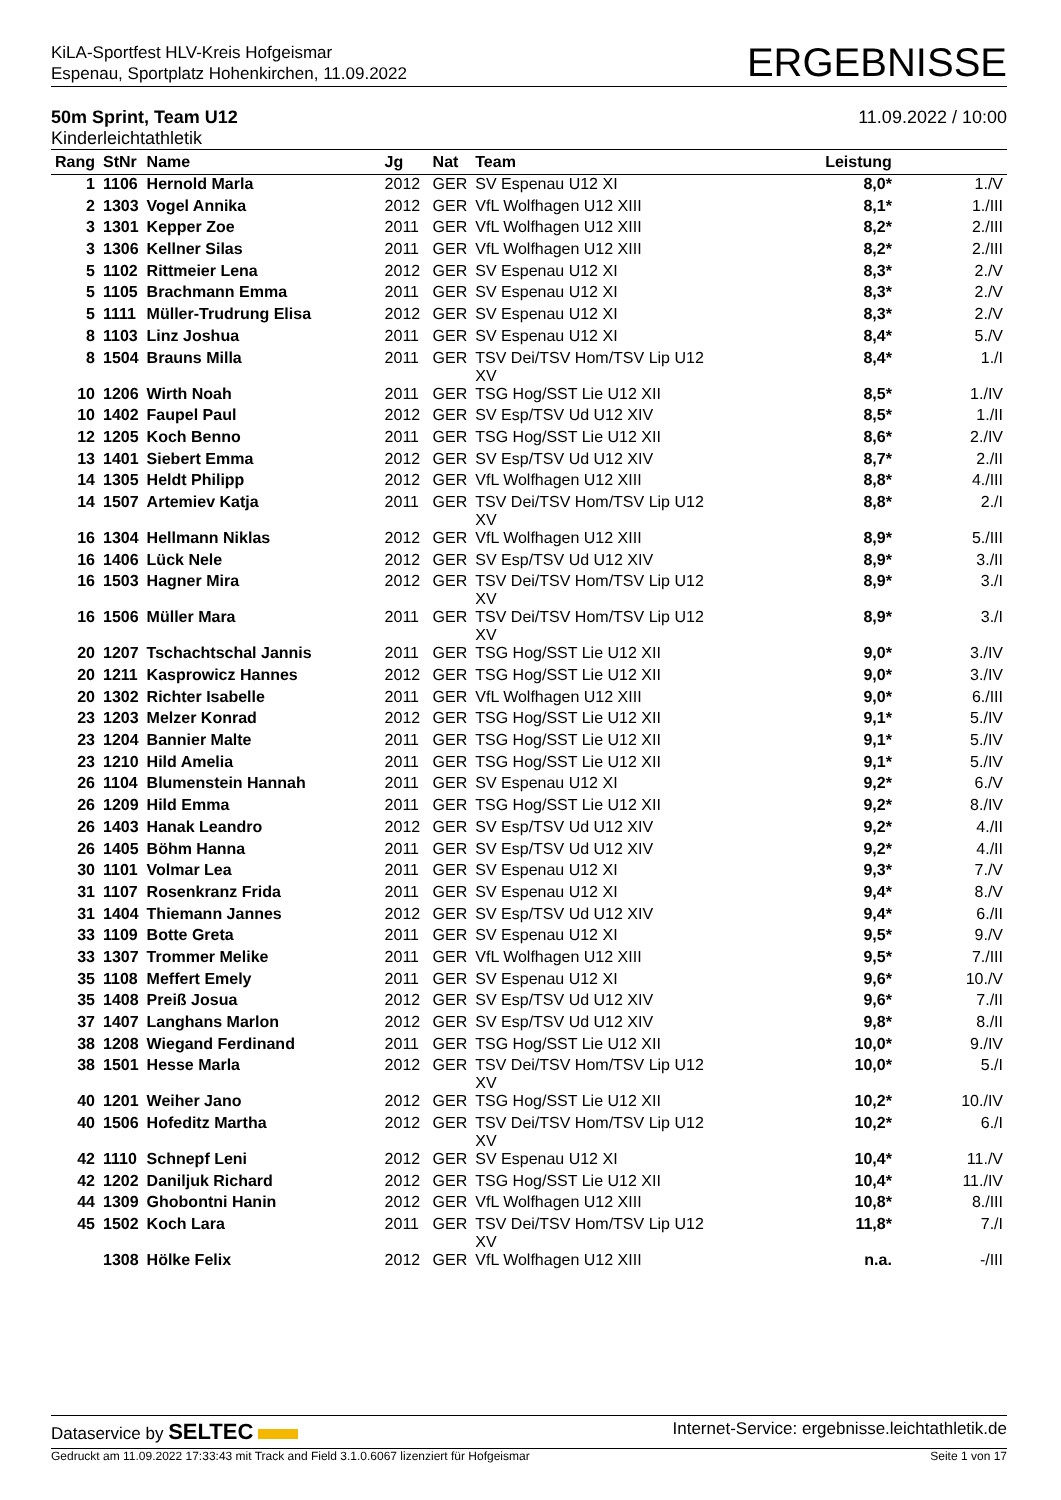KiLA-Sportfest HLV-Kreis Hofgeismar
Espenau, Sportplatz Hohenkirchen, 11.09.2022
ERGEBNISSE
50m Sprint, Team U12
Kinderleichtathletik
11.09.2022 / 10:00
| Rang | StNr | Name | Jg | Nat | Team | Leistung | |
| --- | --- | --- | --- | --- | --- | --- | --- |
| 1 | 1106 | Hernold Marla | 2012 | GER | SV Espenau U12 XI | 8,0* | 1./V |
| 2 | 1303 | Vogel Annika | 2012 | GER | VfL Wolfhagen U12 XIII | 8,1* | 1./III |
| 3 | 1301 | Kepper Zoe | 2011 | GER | VfL Wolfhagen U12 XIII | 8,2* | 2./III |
| 3 | 1306 | Kellner Silas | 2011 | GER | VfL Wolfhagen U12 XIII | 8,2* | 2./III |
| 5 | 1102 | Rittmeier Lena | 2012 | GER | SV Espenau U12 XI | 8,3* | 2./V |
| 5 | 1105 | Brachmann Emma | 2011 | GER | SV Espenau U12 XI | 8,3* | 2./V |
| 5 | 1111 | Müller-Trudrung Elisa | 2012 | GER | SV Espenau U12 XI | 8,3* | 2./V |
| 8 | 1103 | Linz Joshua | 2011 | GER | SV Espenau U12 XI | 8,4* | 5./V |
| 8 | 1504 | Brauns Milla | 2011 | GER | TSV Dei/TSV Hom/TSV Lip U12 XV | 8,4* | 1./I |
| 10 | 1206 | Wirth Noah | 2011 | GER | TSG Hog/SST Lie U12 XII | 8,5* | 1./IV |
| 10 | 1402 | Faupel Paul | 2012 | GER | SV Esp/TSV Ud U12 XIV | 8,5* | 1./II |
| 12 | 1205 | Koch Benno | 2011 | GER | TSG Hog/SST Lie U12 XII | 8,6* | 2./IV |
| 13 | 1401 | Siebert Emma | 2012 | GER | SV Esp/TSV Ud U12 XIV | 8,7* | 2./II |
| 14 | 1305 | Heldt Philipp | 2012 | GER | VfL Wolfhagen U12 XIII | 8,8* | 4./III |
| 14 | 1507 | Artemiev Katja | 2011 | GER | TSV Dei/TSV Hom/TSV Lip U12 XV | 8,8* | 2./I |
| 16 | 1304 | Hellmann Niklas | 2012 | GER | VfL Wolfhagen U12 XIII | 8,9* | 5./III |
| 16 | 1406 | Lück Nele | 2012 | GER | SV Esp/TSV Ud U12 XIV | 8,9* | 3./II |
| 16 | 1503 | Hagner Mira | 2012 | GER | TSV Dei/TSV Hom/TSV Lip U12 XV | 8,9* | 3./I |
| 16 | 1506 | Müller Mara | 2011 | GER | TSV Dei/TSV Hom/TSV Lip U12 XV | 8,9* | 3./I |
| 20 | 1207 | Tschachtschal Jannis | 2011 | GER | TSG Hog/SST Lie U12 XII | 9,0* | 3./IV |
| 20 | 1211 | Kasprowicz Hannes | 2012 | GER | TSG Hog/SST Lie U12 XII | 9,0* | 3./IV |
| 20 | 1302 | Richter Isabelle | 2011 | GER | VfL Wolfhagen U12 XIII | 9,0* | 6./III |
| 23 | 1203 | Melzer Konrad | 2012 | GER | TSG Hog/SST Lie U12 XII | 9,1* | 5./IV |
| 23 | 1204 | Bannier Malte | 2011 | GER | TSG Hog/SST Lie U12 XII | 9,1* | 5./IV |
| 23 | 1210 | Hild Amelia | 2011 | GER | TSG Hog/SST Lie U12 XII | 9,1* | 5./IV |
| 26 | 1104 | Blumenstein Hannah | 2011 | GER | SV Espenau U12 XI | 9,2* | 6./V |
| 26 | 1209 | Hild Emma | 2011 | GER | TSG Hog/SST Lie U12 XII | 9,2* | 8./IV |
| 26 | 1403 | Hanak Leandro | 2012 | GER | SV Esp/TSV Ud U12 XIV | 9,2* | 4./II |
| 26 | 1405 | Böhm Hanna | 2011 | GER | SV Esp/TSV Ud U12 XIV | 9,2* | 4./II |
| 30 | 1101 | Volmar Lea | 2011 | GER | SV Espenau U12 XI | 9,3* | 7./V |
| 31 | 1107 | Rosenkranz Frida | 2011 | GER | SV Espenau U12 XI | 9,4* | 8./V |
| 31 | 1404 | Thiemann Jannes | 2012 | GER | SV Esp/TSV Ud U12 XIV | 9,4* | 6./II |
| 33 | 1109 | Botte Greta | 2011 | GER | SV Espenau U12 XI | 9,5* | 9./V |
| 33 | 1307 | Trommer Melike | 2011 | GER | VfL Wolfhagen U12 XIII | 9,5* | 7./III |
| 35 | 1108 | Meffert Emely | 2011 | GER | SV Espenau U12 XI | 9,6* | 10./V |
| 35 | 1408 | Preiß Josua | 2012 | GER | SV Esp/TSV Ud U12 XIV | 9,6* | 7./II |
| 37 | 1407 | Langhans Marlon | 2012 | GER | SV Esp/TSV Ud U12 XIV | 9,8* | 8./II |
| 38 | 1208 | Wiegand Ferdinand | 2011 | GER | TSG Hog/SST Lie U12 XII | 10,0* | 9./IV |
| 38 | 1501 | Hesse Marla | 2012 | GER | TSV Dei/TSV Hom/TSV Lip U12 XV | 10,0* | 5./I |
| 40 | 1201 | Weiher Jano | 2012 | GER | TSG Hog/SST Lie U12 XII | 10,2* | 10./IV |
| 40 | 1506 | Hofeditz Martha | 2012 | GER | TSV Dei/TSV Hom/TSV Lip U12 XV | 10,2* | 6./I |
| 42 | 1110 | Schnepf Leni | 2012 | GER | SV Espenau U12 XI | 10,4* | 11./V |
| 42 | 1202 | Daniljuk Richard | 2012 | GER | TSG Hog/SST Lie U12 XII | 10,4* | 11./IV |
| 44 | 1309 | Ghobontni Hanin | 2012 | GER | VfL Wolfhagen U12 XIII | 10,8* | 8./III |
| 45 | 1502 | Koch Lara | 2011 | GER | TSV Dei/TSV Hom/TSV Lip U12 XV | 11,8* | 7./I |
| | 1308 | Hölke Felix | 2012 | GER | VfL Wolfhagen U12 XIII | n.a. | -/III |
Dataservice by SELTEC
Internet-Service: ergebnisse.leichtathletik.de
Gedruckt am 11.09.2022 17:33:43 mit Track and Field 3.1.0.6067 lizenziert für Hofgeismar
Seite 1 von 17